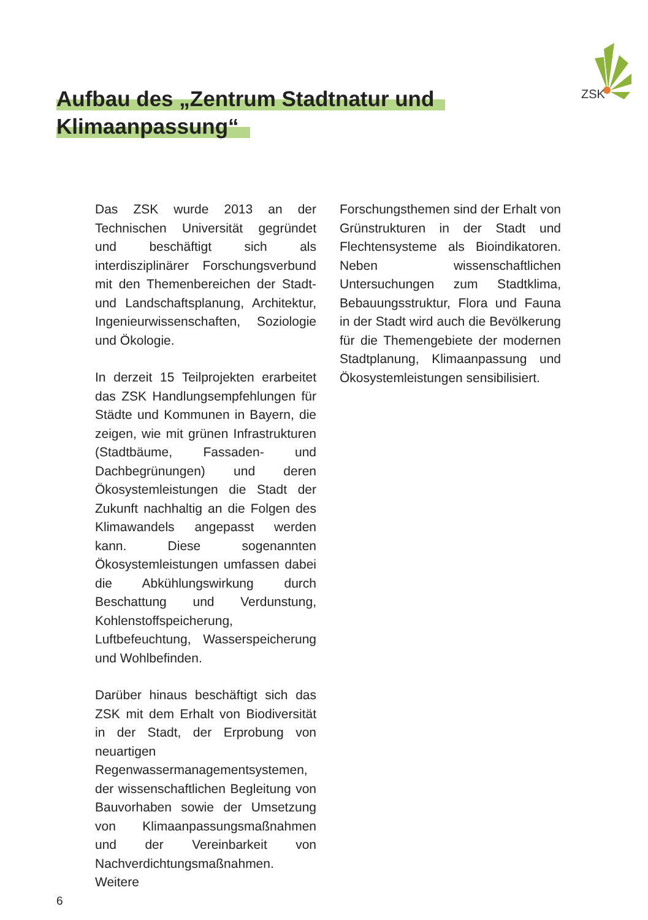ZSK
Aufbau des „Zentrum Stadtnatur und
Klimaanpassung“
Das ZSK wurde 2013 an der Technischen Universität gegründet und beschäftigt sich als interdisziplinärer Forschungsverbund mit den Themenbereichen der Stadt- und Landschaftsplanung, Architektur, Ingenieurwissenschaften, Soziologie und Ökologie.
In derzeit 15 Teilprojekten erarbeitet das ZSK Handlungsempfehlungen für Städte und Kommunen in Bayern, die zeigen, wie mit grünen Infrastrukturen (Stadtbäume, Fassaden- und Dachbegrünungen) und deren Ökosystemleistungen die Stadt der Zukunft nachhaltig an die Folgen des Klimawandels angepasst werden kann. Diese sogenannten Ökosystemleistungen umfassen dabei die Abkühlungswirkung durch Beschattung und Verdunstung, Kohlenstoffspeicherung, Luftbefeuchtung, Wasserspeicherung und Wohlbefinden.
Darüber hinaus beschäftigt sich das ZSK mit dem Erhalt von Biodiversität in der Stadt, der Erprobung von neuartigen Regenwassermanagementsystemen, der wissenschaftlichen Begleitung von Bauvorhaben sowie der Umsetzung von Klimaanpassungsmaßnahmen und der Vereinbarkeit von Nachverdichtungsmaßnahmen. Weitere
Forschungsthemen sind der Erhalt von Grünstrukturen in der Stadt und Flechtensysteme als Bioindikatoren. Neben wissenschaftlichen Untersuchungen zum Stadtklima, Bebauungsstruktur, Flora und Fauna in der Stadt wird auch die Bevölkerung für die Themengebiete der modernen Stadtplanung, Klimaanpassung und Ökosystemleistungen sensibilisiert.
6